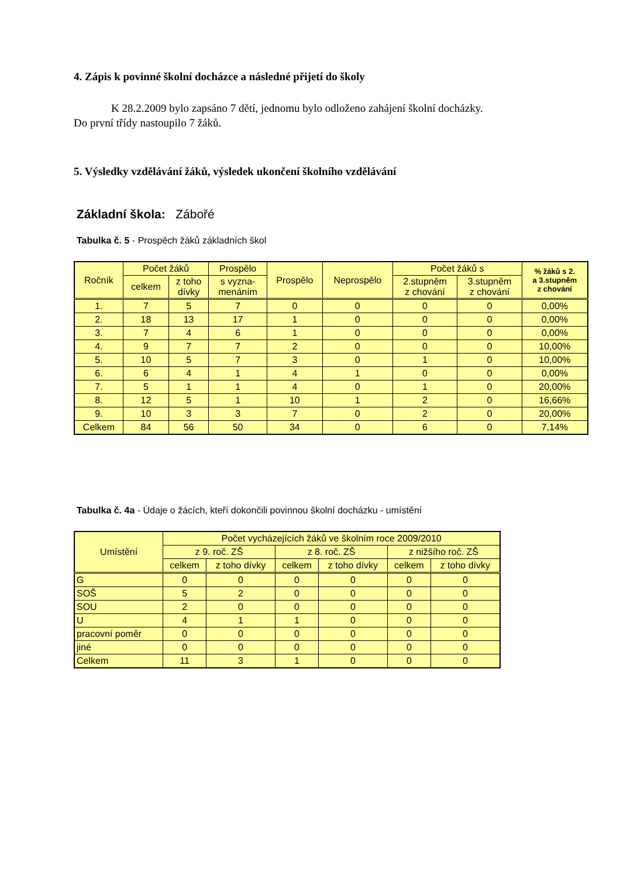4. Zápis k povinné školní docházce a následné přijetí do školy
K 28.2.2009 bylo zapsáno 7 dětí, jednomu bylo odloženo zahájení školní docházky.
Do první třídy nastoupilo 7 žáků.
5. Výsledky vzdělávání žáků, výsledek ukončení školního vzdělávání
Základní škola: Zábořé
Tabulka č. 5 - Prospěch žáků základních škol
| Ročník | Počet žáků | | Prospělo | Prospělo | Neprospělo | Počet žáků s | | % žáků s 2. a 3.stupněm z chování |
| --- | --- | --- | --- | --- | --- | --- | --- | --- |
| | celkem | z toho dívky | s vyzna- menáním | | | 2.stupněm z chování | 3.stupněm z chování | |
| 1. | 7 | 5 | 7 | 0 | 0 | 0 | 0 | 0,00% |
| 2. | 18 | 13 | 17 | 1 | 0 | 0 | 0 | 0,00% |
| 3. | 7 | 4 | 6 | 1 | 0 | 0 | 0 | 0,00% |
| 4. | 9 | 7 | 7 | 2 | 0 | 0 | 0 | 10,00% |
| 5. | 10 | 5 | 7 | 3 | 0 | 1 | 0 | 10,00% |
| 6. | 6 | 4 | 1 | 4 | 1 | 0 | 0 | 0,00% |
| 7. | 5 | 1 | 1 | 4 | 0 | 1 | 0 | 20,00% |
| 8. | 12 | 5 | 1 | 10 | 1 | 2 | 0 | 16,66% |
| 9. | 10 | 3 | 3 | 7 | 0 | 2 | 0 | 20,00% |
| Celkem | 84 | 56 | 50 | 34 | 0 | 6 | 0 | 7,14% |
Tabulka č. 4a - Údaje o žácích, kteří dokončili povinnou školní docházku - umístění
| Umístění | Počet vycházejících žáků ve školním roce 2009/2010 | | | | | |
| --- | --- | --- | --- | --- | --- | --- |
| | z 9. roč. ZŠ | | z 8. roč. ZŠ | | z nižšího roč. ZŠ | |
| | celkem | z toho dívky | celkem | z toho dívky | celkem | z toho dívky |
| G | 0 | 0 | 0 | 0 | 0 | 0 |
| SOŠ | 5 | 2 | 0 | 0 | 0 | 0 |
| SOU | 2 | 0 | 0 | 0 | 0 | 0 |
| U | 4 | 1 | 1 | 0 | 0 | 0 |
| pracovní poměr | 0 | 0 | 0 | 0 | 0 | 0 |
| jiné | 0 | 0 | 0 | 0 | 0 | 0 |
| Celkem | 11 | 3 | 1 | 0 | 0 | 0 |